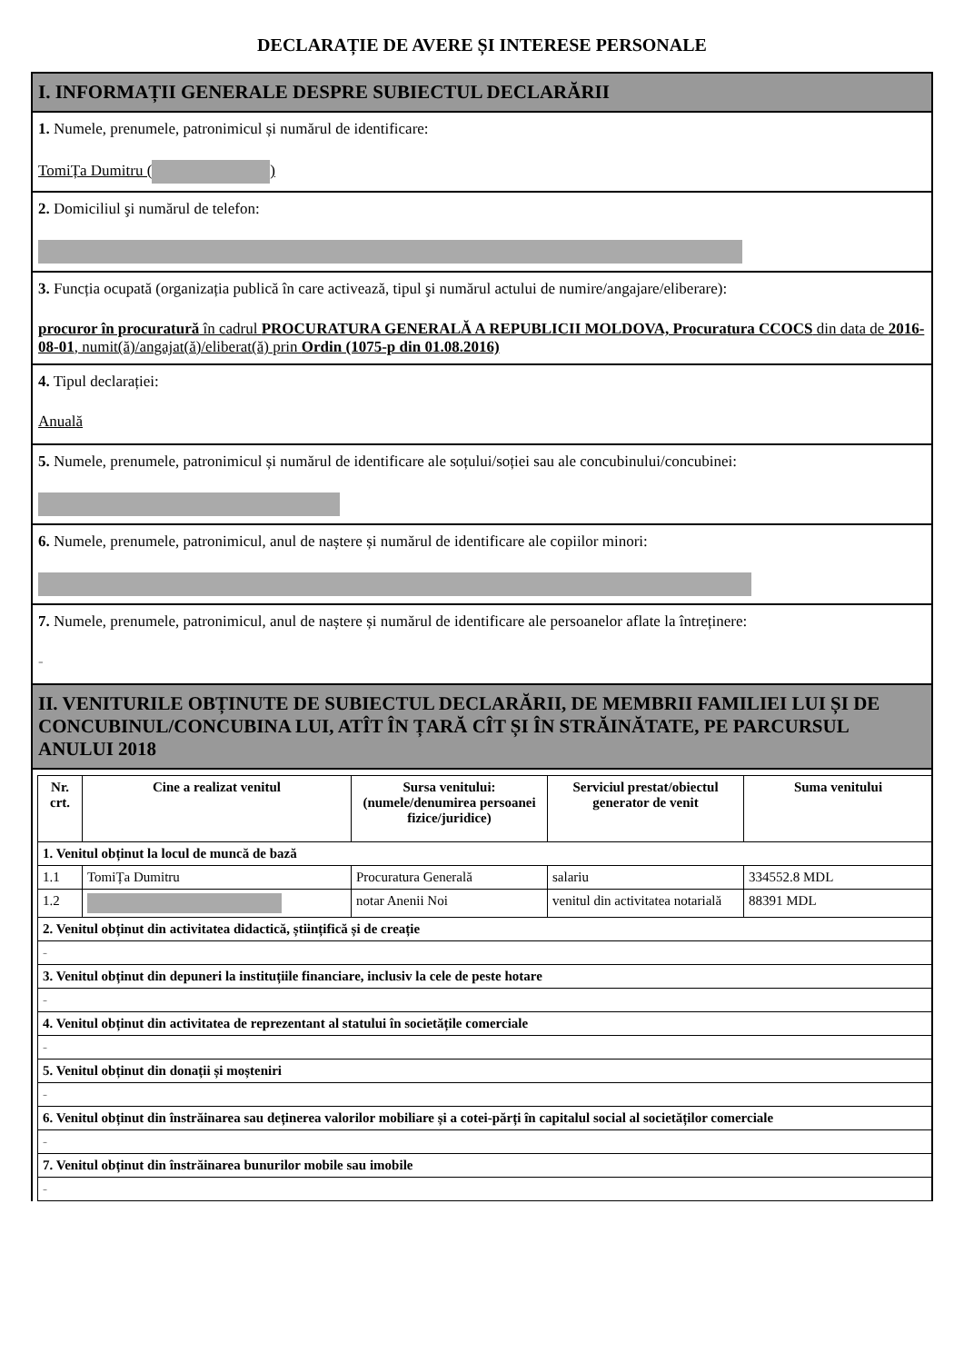DECLARAȚIE DE AVERE ȘI INTERESE PERSONALE
I. INFORMAȚII GENERALE DESPRE SUBIECTUL DECLARĂRII
1. Numele, prenumele, patronimicul și numărul de identificare:
TomiȚa Dumitru ( )
2. Domiciliul şi numărul de telefon:
3. Funcția ocupată (organizația publică în care activează, tipul şi numărul actului de numire/angajare/eliberare):
procuror în procuratură în cadrul PROCURATURA GENERALĂ A REPUBLICII MOLDOVA, Procuratura CCOCS din data de 2016-08-01, numit(ă)/angajat(ă)/eliberat(ă) prin Ordin (1075-p din 01.08.2016)
4. Tipul declarației:
Anuală
5. Numele, prenumele, patronimicul și numărul de identificare ale soțului/soției sau ale concubinului/concubinei:
6. Numele, prenumele, patronimicul, anul de naștere și numărul de identificare ale copiilor minori:
7. Numele, prenumele, patronimicul, anul de naștere și numărul de identificare ale persoanelor aflate la întreținere:
-
II. VENITURILE OBȚINUTE DE SUBIECTUL DECLARĂRII, DE MEMBRII FAMILIEI LUI ȘI DE CONCUBINUL/CONCUBINA LUI, ATÎT ÎN ȚARĂ CÎT ȘI ÎN STRĂINĂTATE, PE PARCURSUL ANULUI 2018
| Nr. crt. | Cine a realizat venitul | Sursa venitului: (numele/denumirea persoanei fizice/juridice) | Serviciul prestat/obiectul generator de venit | Suma venitului |
| --- | --- | --- | --- | --- |
| 1. Venitul obținut la locul de muncă de bază | | | | |
| 1.1 | TomiȚa Dumitru | Procuratura Generală | salariu | 334552.8 MDL |
| 1.2 | | notar Anenii Noi | venitul din activitatea notarială | 88391 MDL |
| 2. Venitul obținut din activitatea didactică, științifică și de creație | | | | |
| - | | | | |
| 3. Venitul obținut din depuneri la instituțiile financiare, inclusiv la cele de peste hotare | | | | |
| - | | | | |
| 4. Venitul obținut din activitatea de reprezentant al statului în societățile comerciale | | | | |
| - | | | | |
| 5. Venitul obținut din donații și moșteniri | | | | |
| - | | | | |
| 6. Venitul obținut din înstrăinarea sau deținerea valorilor mobiliare și a cotei-părți în capitalul social al societăților comerciale | | | | |
| - | | | | |
| 7. Venitul obținut din înstrăinarea bunurilor mobile sau imobile | | | | |
| - | | | | |